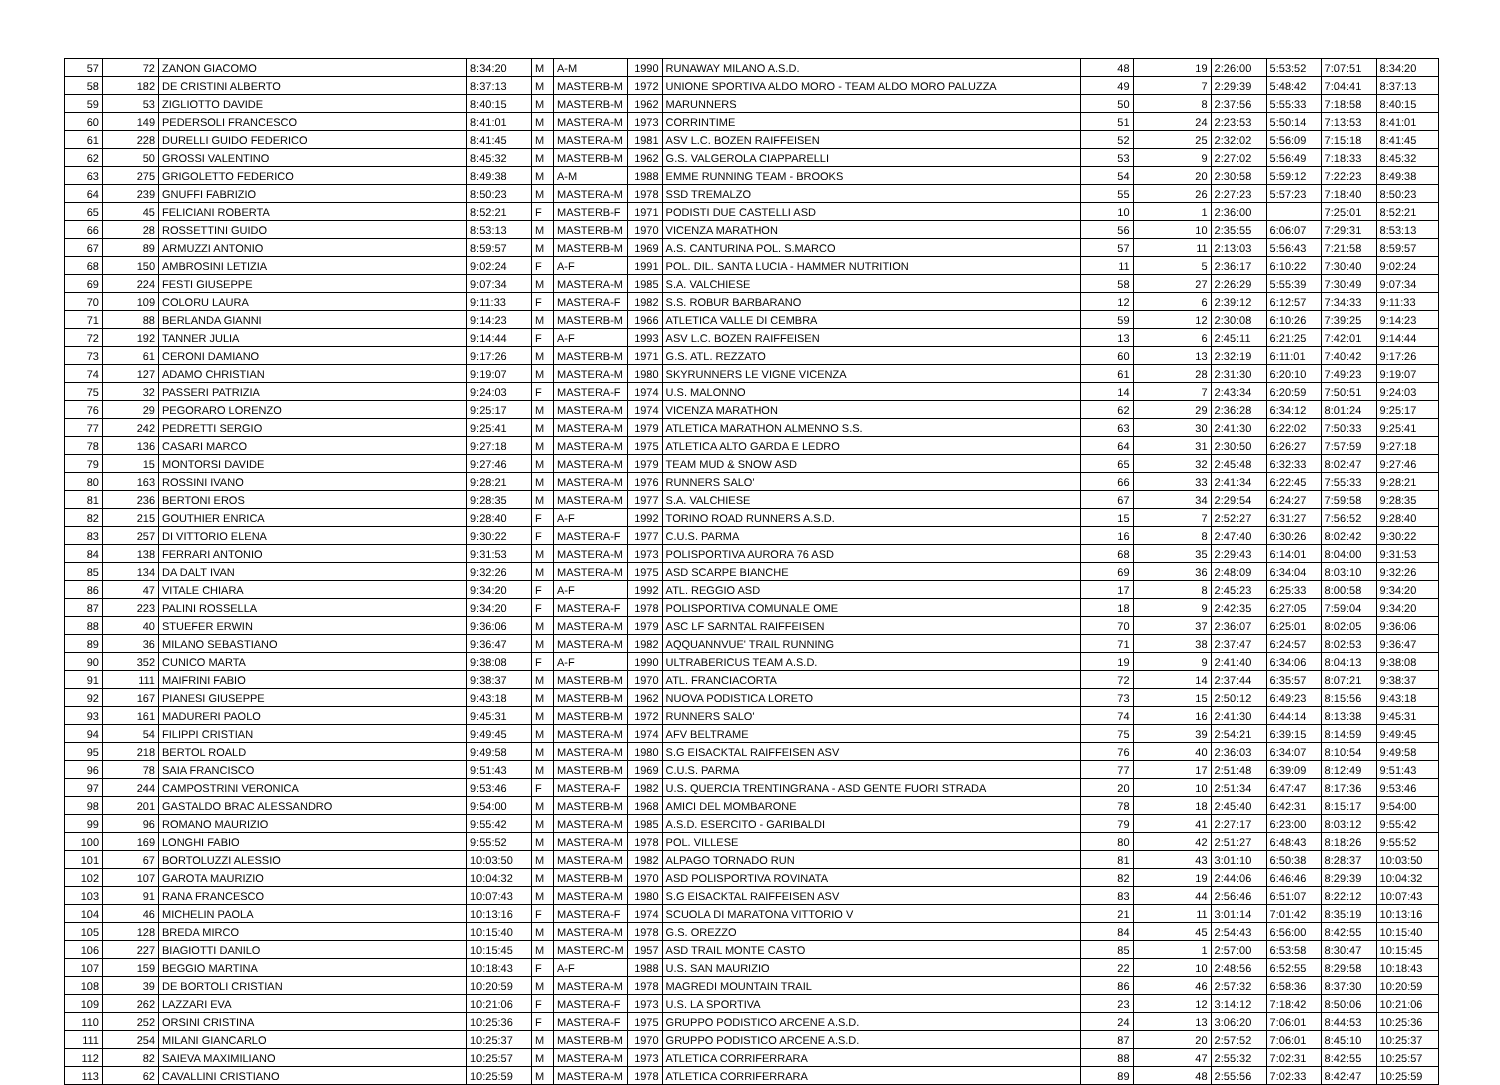| 57 | 72 | ZANON GIACOMO | 8:34:20 | M | A-M | 1990 | RUNAWAY MILANO A.S.D. | 48 | 19 | 2:26:00 | 5:53:52 | 7:07:51 | 8:34:20 |
| 58 | 182 | DE CRISTINI ALBERTO | 8:37:13 | M | MASTERB-M | 1972 | UNIONE SPORTIVA ALDO MORO - TEAM ALDO MORO PALUZZA | 49 | 7 | 2:29:39 | 5:48:42 | 7:04:41 | 8:37:13 |
| 59 | 53 | ZIGLIOTTO DAVIDE | 8:40:15 | M | MASTERB-M | 1962 | MARUNNERS | 50 | 8 | 2:37:56 | 5:55:33 | 7:18:58 | 8:40:15 |
| 60 | 149 | PEDERSOLI FRANCESCO | 8:41:01 | M | MASTERA-M | 1973 | CORRINTIME | 51 | 24 | 2:23:53 | 5:50:14 | 7:13:53 | 8:41:01 |
| 61 | 228 | DURELLI GUIDO FEDERICO | 8:41:45 | M | MASTERA-M | 1981 | ASV L.C. BOZEN RAIFFEISEN | 52 | 25 | 2:32:02 | 5:56:09 | 7:15:18 | 8:41:45 |
| 62 | 50 | GROSSI VALENTINO | 8:45:32 | M | MASTERB-M | 1962 | G.S. VALGEROLA CIAPPARELLI | 53 | 9 | 2:27:02 | 5:56:49 | 7:18:33 | 8:45:32 |
| 63 | 275 | GRIGOLETTO FEDERICO | 8:49:38 | M | A-M | 1988 | EMME RUNNING TEAM - BROOKS | 54 | 20 | 2:30:58 | 5:59:12 | 7:22:23 | 8:49:38 |
| 64 | 239 | GNUFFI FABRIZIO | 8:50:23 | M | MASTERA-M | 1978 | SSD TREMALZO | 55 | 26 | 2:27:23 | 5:57:23 | 7:18:40 | 8:50:23 |
| 65 | 45 | FELICIANI ROBERTA | 8:52:21 | F | MASTERB-F | 1971 | PODISTI DUE CASTELLI ASD | 10 | 1 | 2:36:00 | | 7:25:01 | 8:52:21 |
| 66 | 28 | ROSSETTINI GUIDO | 8:53:13 | M | MASTERB-M | 1970 | VICENZA MARATHON | 56 | 10 | 2:35:55 | 6:06:07 | 7:29:31 | 8:53:13 |
| 67 | 89 | ARMUZZI ANTONIO | 8:59:57 | M | MASTERB-M | 1969 | A.S. CANTURINA POL. S.MARCO | 57 | 11 | 2:13:03 | 5:56:43 | 7:21:58 | 8:59:57 |
| 68 | 150 | AMBROSINI LETIZIA | 9:02:24 | F | A-F | 1991 | POL. DIL. SANTA LUCIA - HAMMER NUTRITION | 11 | 5 | 2:36:17 | 6:10:22 | 7:30:40 | 9:02:24 |
| 69 | 224 | FESTI GIUSEPPE | 9:07:34 | M | MASTERA-M | 1985 | S.A. VALCHIESE | 58 | 27 | 2:26:29 | 5:55:39 | 7:30:49 | 9:07:34 |
| 70 | 109 | COLORU LAURA | 9:11:33 | F | MASTERA-F | 1982 | S.S. ROBUR BARBARANO | 12 | 6 | 2:39:12 | 6:12:57 | 7:34:33 | 9:11:33 |
| 71 | 88 | BERLANDA GIANNI | 9:14:23 | M | MASTERB-M | 1966 | ATLETICA VALLE DI CEMBRA | 59 | 12 | 2:30:08 | 6:10:26 | 7:39:25 | 9:14:23 |
| 72 | 192 | TANNER JULIA | 9:14:44 | F | A-F | 1993 | ASV L.C. BOZEN RAIFFEISEN | 13 | 6 | 2:45:11 | 6:21:25 | 7:42:01 | 9:14:44 |
| 73 | 61 | CERONI DAMIANO | 9:17:26 | M | MASTERB-M | 1971 | G.S. ATL. REZZATO | 60 | 13 | 2:32:19 | 6:11:01 | 7:40:42 | 9:17:26 |
| 74 | 127 | ADAMO CHRISTIAN | 9:19:07 | M | MASTERA-M | 1980 | SKYRUNNERS LE VIGNE VICENZA | 61 | 28 | 2:31:30 | 6:20:10 | 7:49:23 | 9:19:07 |
| 75 | 32 | PASSERI PATRIZIA | 9:24:03 | F | MASTERA-F | 1974 | U.S. MALONNO | 14 | 7 | 2:43:34 | 6:20:59 | 7:50:51 | 9:24:03 |
| 76 | 29 | PEGORARO LORENZO | 9:25:17 | M | MASTERA-M | 1974 | VICENZA MARATHON | 62 | 29 | 2:36:28 | 6:34:12 | 8:01:24 | 9:25:17 |
| 77 | 242 | PEDRETTI SERGIO | 9:25:41 | M | MASTERA-M | 1979 | ATLETICA MARATHON ALMENNO S.S. | 63 | 30 | 2:41:30 | 6:22:02 | 7:50:33 | 9:25:41 |
| 78 | 136 | CASARI MARCO | 9:27:18 | M | MASTERA-M | 1975 | ATLETICA ALTO GARDA E LEDRO | 64 | 31 | 2:30:50 | 6:26:27 | 7:57:59 | 9:27:18 |
| 79 | 15 | MONTORSI DAVIDE | 9:27:46 | M | MASTERA-M | 1979 | TEAM MUD & SNOW ASD | 65 | 32 | 2:45:48 | 6:32:33 | 8:02:47 | 9:27:46 |
| 80 | 163 | ROSSINI IVANO | 9:28:21 | M | MASTERA-M | 1976 | RUNNERS SALO' | 66 | 33 | 2:41:34 | 6:22:45 | 7:55:33 | 9:28:21 |
| 81 | 236 | BERTONI EROS | 9:28:35 | M | MASTERA-M | 1977 | S.A. VALCHIESE | 67 | 34 | 2:29:54 | 6:24:27 | 7:59:58 | 9:28:35 |
| 82 | 215 | GOUTHIER ENRICA | 9:28:40 | F | A-F | 1992 | TORINO ROAD RUNNERS A.S.D. | 15 | 7 | 2:52:27 | 6:31:27 | 7:56:52 | 9:28:40 |
| 83 | 257 | DI VITTORIO ELENA | 9:30:22 | F | MASTERA-F | 1977 | C.U.S. PARMA | 16 | 8 | 2:47:40 | 6:30:26 | 8:02:42 | 9:30:22 |
| 84 | 138 | FERRARI ANTONIO | 9:31:53 | M | MASTERA-M | 1973 | POLISPORTIVA AURORA 76 ASD | 68 | 35 | 2:29:43 | 6:14:01 | 8:04:00 | 9:31:53 |
| 85 | 134 | DA DALT IVAN | 9:32:26 | M | MASTERA-M | 1975 | ASD SCARPE BIANCHE | 69 | 36 | 2:48:09 | 6:34:04 | 8:03:10 | 9:32:26 |
| 86 | 47 | VITALE CHIARA | 9:34:20 | F | A-F | 1992 | ATL. REGGIO ASD | 17 | 8 | 2:45:23 | 6:25:33 | 8:00:58 | 9:34:20 |
| 87 | 223 | PALINI ROSSELLA | 9:34:20 | F | MASTERA-F | 1978 | POLISPORTIVA COMUNALE OME | 18 | 9 | 2:42:35 | 6:27:05 | 7:59:04 | 9:34:20 |
| 88 | 40 | STUEFER ERWIN | 9:36:06 | M | MASTERA-M | 1979 | ASC LF SARNTAL RAIFFEISEN | 70 | 37 | 2:36:07 | 6:25:01 | 8:02:05 | 9:36:06 |
| 89 | 36 | MILANO SEBASTIANO | 9:36:47 | M | MASTERA-M | 1982 | AQQUANNVUE' TRAIL RUNNING | 71 | 38 | 2:37:47 | 6:24:57 | 8:02:53 | 9:36:47 |
| 90 | 352 | CUNICO MARTA | 9:38:08 | F | A-F | 1990 | ULTRABERICUS TEAM A.S.D. | 19 | 9 | 2:41:40 | 6:34:06 | 8:04:13 | 9:38:08 |
| 91 | 111 | MAIFRINI FABIO | 9:38:37 | M | MASTERB-M | 1970 | ATL. FRANCIACORTA | 72 | 14 | 2:37:44 | 6:35:57 | 8:07:21 | 9:38:37 |
| 92 | 167 | PIANESI GIUSEPPE | 9:43:18 | M | MASTERB-M | 1962 | NUOVA PODISTICA LORETO | 73 | 15 | 2:50:12 | 6:49:23 | 8:15:56 | 9:43:18 |
| 93 | 161 | MADURERI PAOLO | 9:45:31 | M | MASTERB-M | 1972 | RUNNERS SALO' | 74 | 16 | 2:41:30 | 6:44:14 | 8:13:38 | 9:45:31 |
| 94 | 54 | FILIPPI CRISTIAN | 9:49:45 | M | MASTERA-M | 1974 | AFV BELTRAME | 75 | 39 | 2:54:21 | 6:39:15 | 8:14:59 | 9:49:45 |
| 95 | 218 | BERTOL ROALD | 9:49:58 | M | MASTERA-M | 1980 | S.G EISACKTAL RAIFFEISEN ASV | 76 | 40 | 2:36:03 | 6:34:07 | 8:10:54 | 9:49:58 |
| 96 | 78 | SAIA FRANCISCO | 9:51:43 | M | MASTERB-M | 1969 | C.U.S. PARMA | 77 | 17 | 2:51:48 | 6:39:09 | 8:12:49 | 9:51:43 |
| 97 | 244 | CAMPOSTRINI VERONICA | 9:53:46 | F | MASTERA-F | 1982 | U.S. QUERCIA TRENTINGRANA - ASD GENTE FUORI STRADA | 20 | 10 | 2:51:34 | 6:47:47 | 8:17:36 | 9:53:46 |
| 98 | 201 | GASTALDO BRAC ALESSANDRO | 9:54:00 | M | MASTERB-M | 1968 | AMICI DEL MOMBARONE | 78 | 18 | 2:45:40 | 6:42:31 | 8:15:17 | 9:54:00 |
| 99 | 96 | ROMANO MAURIZIO | 9:55:42 | M | MASTERA-M | 1985 | A.S.D. ESERCITO - GARIBALDI | 79 | 41 | 2:27:17 | 6:23:00 | 8:03:12 | 9:55:42 |
| 100 | 169 | LONGHI FABIO | 9:55:52 | M | MASTERA-M | 1978 | POL. VILLESE | 80 | 42 | 2:51:27 | 6:48:43 | 8:18:26 | 9:55:52 |
| 101 | 67 | BORTOLUZZI ALESSIO | 10:03:50 | M | MASTERA-M | 1982 | ALPAGO TORNADO RUN | 81 | 43 | 3:01:10 | 6:50:38 | 8:28:37 | 10:03:50 |
| 102 | 107 | GAROTA MAURIZIO | 10:04:32 | M | MASTERB-M | 1970 | ASD POLISPORTIVA ROVINATA | 82 | 19 | 2:44:06 | 6:46:46 | 8:29:39 | 10:04:32 |
| 103 | 91 | RANA FRANCESCO | 10:07:43 | M | MASTERA-M | 1980 | S.G EISACKTAL RAIFFEISEN ASV | 83 | 44 | 2:56:46 | 6:51:07 | 8:22:12 | 10:07:43 |
| 104 | 46 | MICHELIN PAOLA | 10:13:16 | F | MASTERA-F | 1974 | SCUOLA DI MARATONA VITTORIO V | 21 | 11 | 3:01:14 | 7:01:42 | 8:35:19 | 10:13:16 |
| 105 | 128 | BREDA MIRCO | 10:15:40 | M | MASTERA-M | 1978 | G.S. OREZZO | 84 | 45 | 2:54:43 | 6:56:00 | 8:42:55 | 10:15:40 |
| 106 | 227 | BIAGIOTTI DANILO | 10:15:45 | M | MASTERC-M | 1957 | ASD TRAIL MONTE CASTO | 85 | 1 | 2:57:00 | 6:53:58 | 8:30:47 | 10:15:45 |
| 107 | 159 | BEGGIO MARTINA | 10:18:43 | F | A-F | 1988 | U.S. SAN MAURIZIO | 22 | 10 | 2:48:56 | 6:52:55 | 8:29:58 | 10:18:43 |
| 108 | 39 | DE BORTOLI CRISTIAN | 10:20:59 | M | MASTERA-M | 1978 | MAGREDI MOUNTAIN TRAIL | 86 | 46 | 2:57:32 | 6:58:36 | 8:37:30 | 10:20:59 |
| 109 | 262 | LAZZARI EVA | 10:21:06 | F | MASTERA-F | 1973 | U.S. LA SPORTIVA | 23 | 12 | 3:14:12 | 7:18:42 | 8:50:06 | 10:21:06 |
| 110 | 252 | ORSINI CRISTINA | 10:25:36 | F | MASTERA-F | 1975 | GRUPPO PODISTICO ARCENE A.S.D. | 24 | 13 | 3:06:20 | 7:06:01 | 8:44:53 | 10:25:36 |
| 111 | 254 | MILANI GIANCARLO | 10:25:37 | M | MASTERB-M | 1970 | GRUPPO PODISTICO ARCENE A.S.D. | 87 | 20 | 2:57:52 | 7:06:01 | 8:45:10 | 10:25:37 |
| 112 | 82 | SAIEVA MAXIMILIANO | 10:25:57 | M | MASTERA-M | 1973 | ATLETICA CORRIFERRARA | 88 | 47 | 2:55:32 | 7:02:31 | 8:42:55 | 10:25:57 |
| 113 | 62 | CAVALLINI CRISTIANO | 10:25:59 | M | MASTERA-M | 1978 | ATLETICA CORRIFERRARA | 89 | 48 | 2:55:56 | 7:02:33 | 8:42:47 | 10:25:59 |